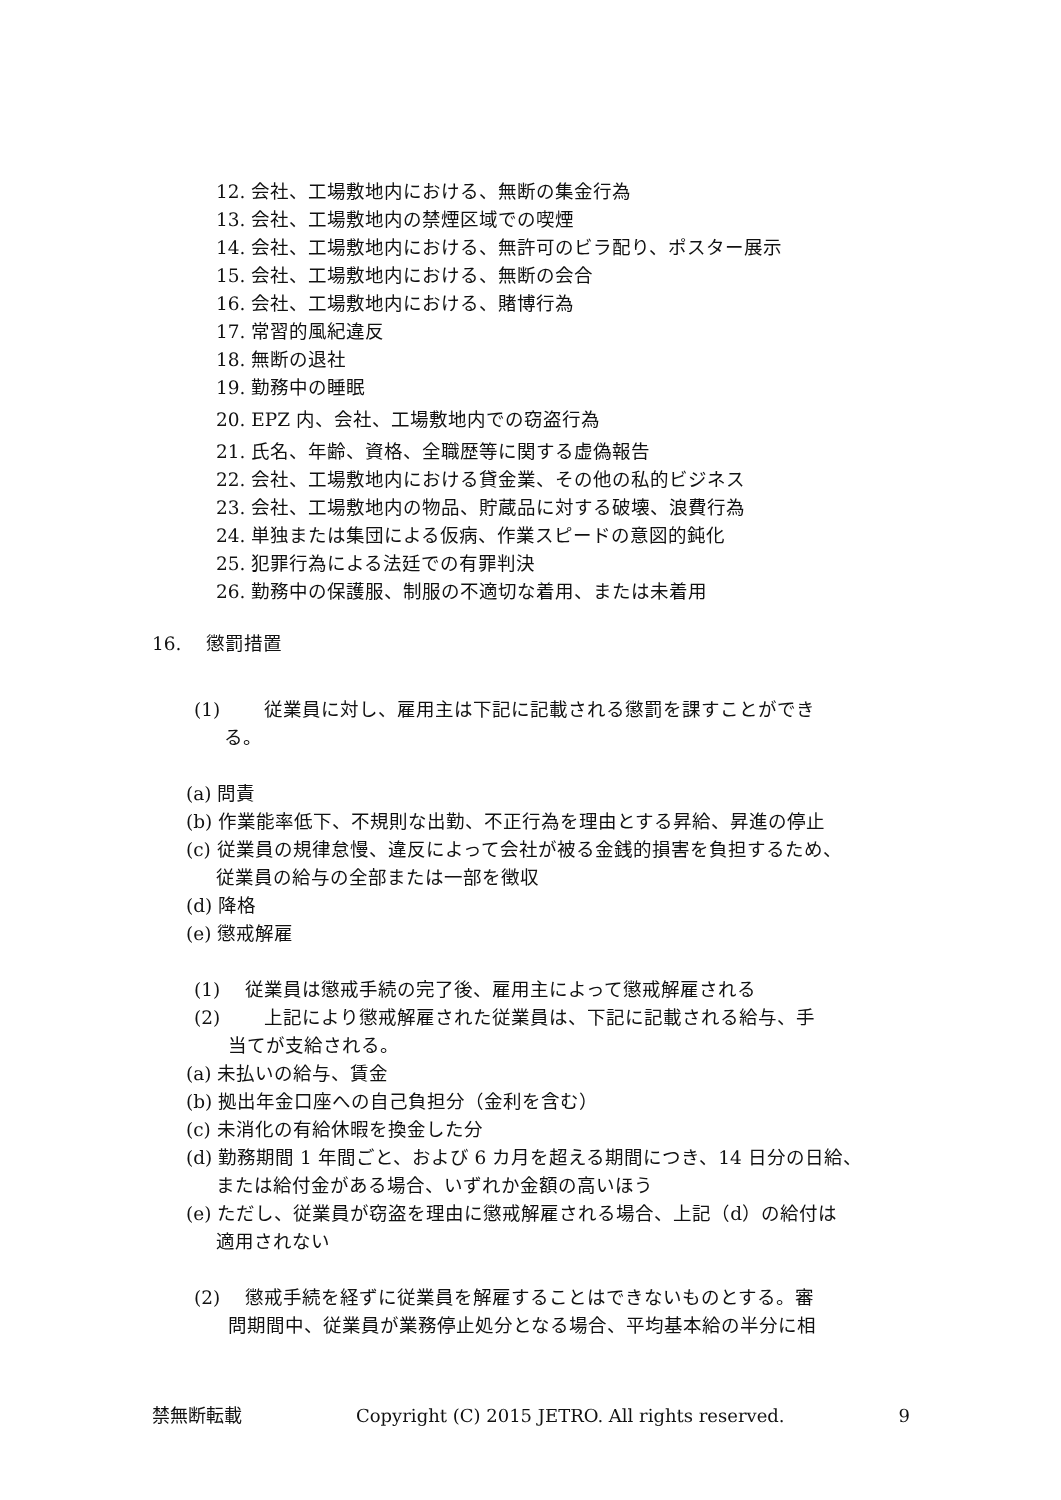12. 会社、工場敷地内における、無断の集金行為
13. 会社、工場敷地内の禁煙区域での喫煙
14. 会社、工場敷地内における、無許可のビラ配り、ポスター展示
15. 会社、工場敷地内における、無断の会合
16. 会社、工場敷地内における、賭博行為
17. 常習的風紀違反
18. 無断の退社
19. 勤務中の睡眠
20. EPZ 内、会社、工場敷地内での窃盗行為
21. 氏名、年齢、資格、全職歴等に関する虚偽報告
22. 会社、工場敷地内における貸金業、その他の私的ビジネス
23. 会社、工場敷地内の物品、貯蔵品に対する破壊、浪費行為
24. 単独または集団による仮病、作業スピードの意図的鈍化
25. 犯罪行為による法廷での有罪判決
26. 勤務中の保護服、制服の不適切な着用、または未着用
16.　 懲罰措置
(1)　　 従業員に対し、雇用主は下記に記載される懲罰を課すことができ
る。
(a) 問責
(b) 作業能率低下、不規則な出勤、不正行為を理由とする昇給、昇進の停止
(c) 従業員の規律怠慢、違反によって会社が被る金銭的損害を負担するため、
従業員の給与の全部または一部を徴収
(d) 降格
(e) 懲戒解雇
(1)　 従業員は懲戒手続の完了後、雇用主によって懲戒解雇される
(2)　　 上記により懲戒解雇された従業員は、下記に記載される給与、手
当てが支給される。
(a) 未払いの給与、賃金
(b) 拠出年金口座への自己負担分（金利を含む）
(c) 未消化の有給休暇を換金した分
(d) 勤務期間 1 年間ごと、および 6 カ月を超える期間につき、14 日分の日給、
または給付金がある場合、いずれか金額の高いほう
(e) ただし、従業員が窃盗を理由に懲戒解雇される場合、上記（d）の給付は
適用されない
(2)　 懲戒手続を経ずに従業員を解雇することはできないものとする。審
問期間中、従業員が業務停止処分となる場合、平均基本給の半分に相
禁無断転載 Copyright (C) 2015 JETRO. All rights reserved. 9